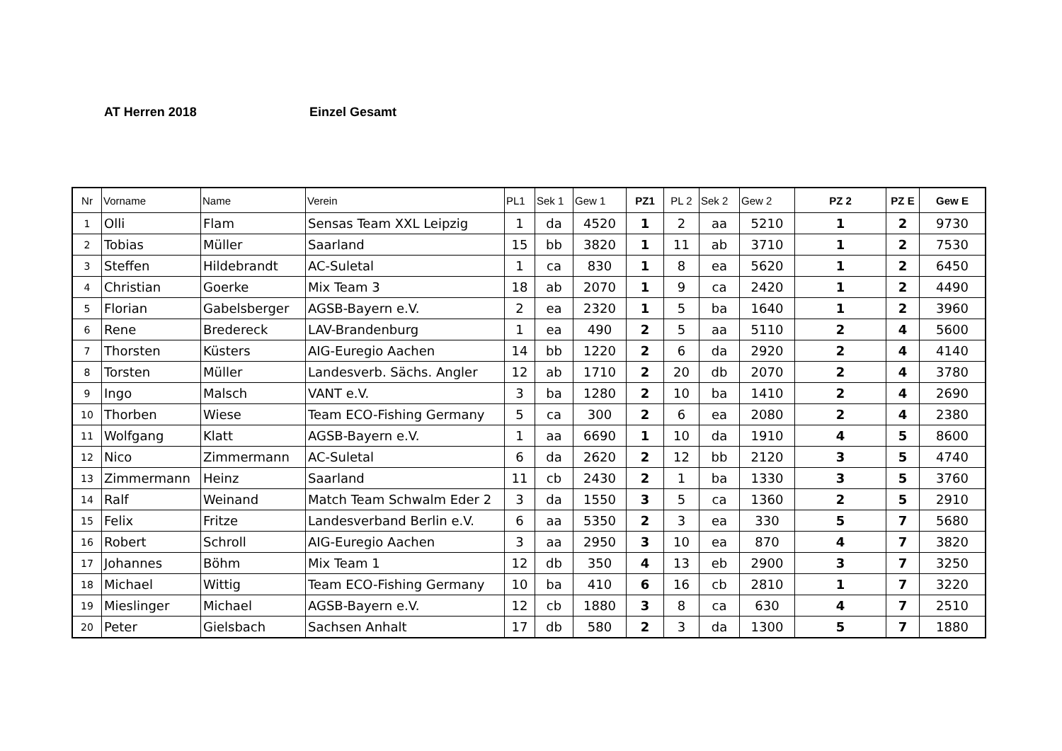AT Herren 2018 Einzel Gesamt
| Nr | Vorname | Name | Verein | PL1 | Sek 1 | Gew 1 | PZ1 | PL 2 | Sek 2 | Gew 2 | PZ 2 | PZ E | Gew E |
| --- | --- | --- | --- | --- | --- | --- | --- | --- | --- | --- | --- | --- | --- |
| 1 | Olli | Flam | Sensas Team XXL Leipzig | 1 | da | 4520 | 1 | 2 | aa | 5210 | 1 | 2 | 9730 |
| 2 | Tobias | Müller | Saarland | 15 | bb | 3820 | 1 | 11 | ab | 3710 | 1 | 2 | 7530 |
| 3 | Steffen | Hildebrandt | AC-Suletal | 1 | ca | 830 | 1 | 8 | ea | 5620 | 1 | 2 | 6450 |
| 4 | Christian | Goerke | Mix Team 3 | 18 | ab | 2070 | 1 | 9 | ca | 2420 | 1 | 2 | 4490 |
| 5 | Florian | Gabelsberger | AGSB-Bayern e.V. | 2 | ea | 2320 | 1 | 5 | ba | 1640 | 1 | 2 | 3960 |
| 6 | Rene | Bredereck | LAV-Brandenburg | 1 | ea | 490 | 2 | 5 | aa | 5110 | 2 | 4 | 5600 |
| 7 | Thorsten | Küsters | AIG-Euregio Aachen | 14 | bb | 1220 | 2 | 6 | da | 2920 | 2 | 4 | 4140 |
| 8 | Torsten | Müller | Landesverb. Sächs. Angler | 12 | ab | 1710 | 2 | 20 | db | 2070 | 2 | 4 | 3780 |
| 9 | Ingo | Malsch | VANT e.V. | 3 | ba | 1280 | 2 | 10 | ba | 1410 | 2 | 4 | 2690 |
| 10 | Thorben | Wiese | Team ECO-Fishing Germany | 5 | ca | 300 | 2 | 6 | ea | 2080 | 2 | 4 | 2380 |
| 11 | Wolfgang | Klatt | AGSB-Bayern e.V. | 1 | aa | 6690 | 1 | 10 | da | 1910 | 4 | 5 | 8600 |
| 12 | Nico | Zimmermann | AC-Suletal | 6 | da | 2620 | 2 | 12 | bb | 2120 | 3 | 5 | 4740 |
| 13 | Zimmermann | Heinz | Saarland | 11 | cb | 2430 | 2 | 1 | ba | 1330 | 3 | 5 | 3760 |
| 14 | Ralf | Weinand | Match Team Schwalm Eder 2 | 3 | da | 1550 | 3 | 5 | ca | 1360 | 2 | 5 | 2910 |
| 15 | Felix | Fritze | Landesverband Berlin e.V. | 6 | aa | 5350 | 2 | 3 | ea | 330 | 5 | 7 | 5680 |
| 16 | Robert | Schroll | AIG-Euregio Aachen | 3 | aa | 2950 | 3 | 10 | ea | 870 | 4 | 7 | 3820 |
| 17 | Johannes | Böhm | Mix Team 1 | 12 | db | 350 | 4 | 13 | eb | 2900 | 3 | 7 | 3250 |
| 18 | Michael | Wittig | Team ECO-Fishing Germany | 10 | ba | 410 | 6 | 16 | cb | 2810 | 1 | 7 | 3220 |
| 19 | Mieslinger | Michael | AGSB-Bayern e.V. | 12 | cb | 1880 | 3 | 8 | ca | 630 | 4 | 7 | 2510 |
| 20 | Peter | Gielsbach | Sachsen Anhalt | 17 | db | 580 | 2 | 3 | da | 1300 | 5 | 7 | 1880 |